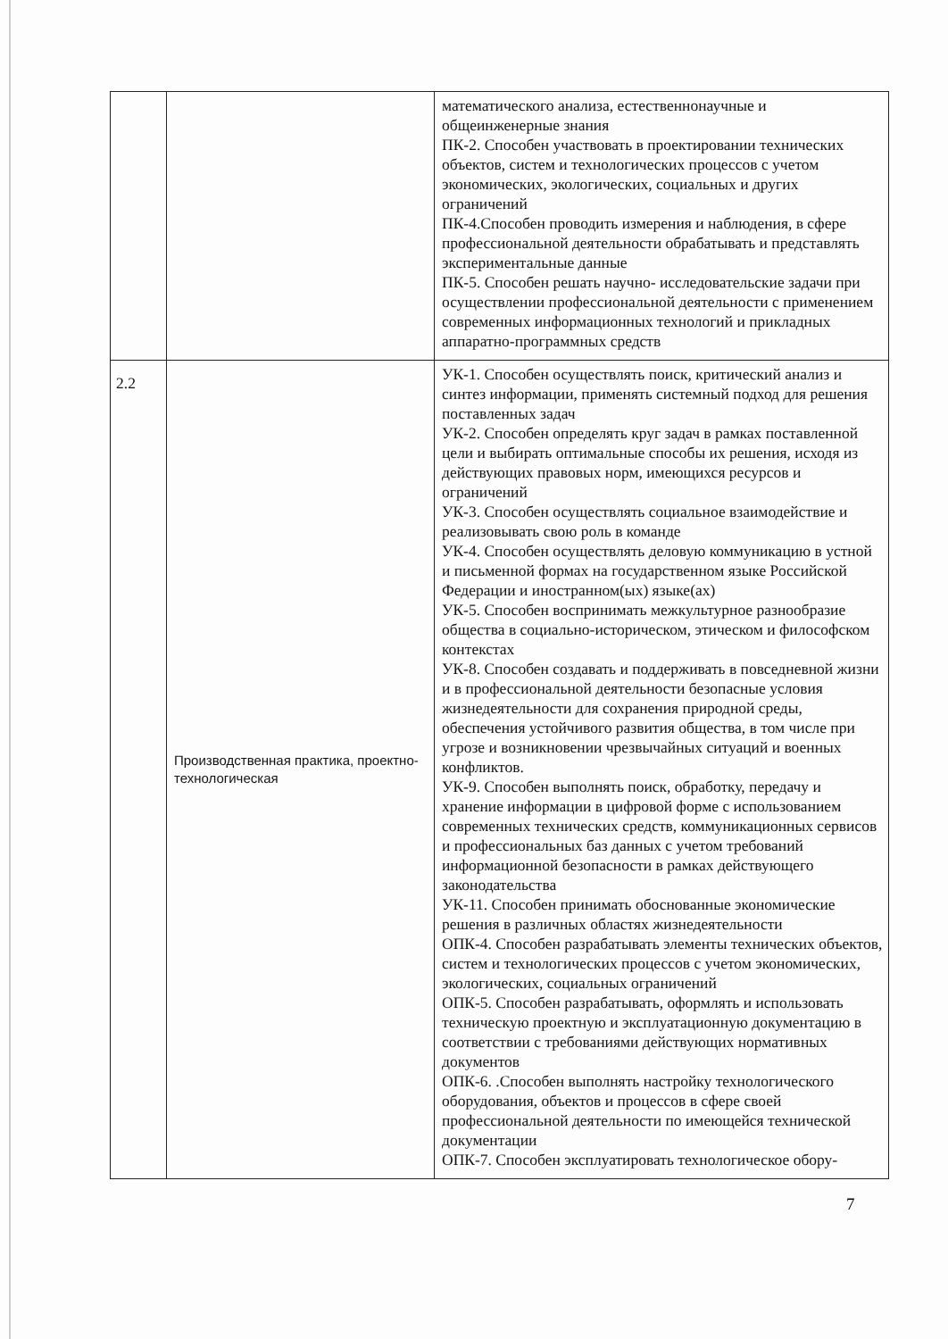| | | математического анализа, естественнонаучные и общеинженерные знания ПК-2. Способен участвовать в проектировании технических объектов, систем и технологических процессов с учетом экономических, экологических, социальных и других ограничений ПК-4.Способен проводить измерения и наблюдения, в сфере профессиональной деятельности обрабатывать и представлять экспериментальные данные ПК-5. Способен решать научно- исследовательские задачи при осуществлении профессиональной деятельности с применением современных информационных технологий и прикладных аппаратно-программных средств |
| 2.2 | Производственная практика, проектно-технологическая | УК-1. Способен осуществлять поиск, критический анализ и синтез информации, применять системный подход для решения поставленных задач УК-2. Способен определять круг задач в рамках поставленной цели и выбирать оптимальные способы их решения, исходя из действующих правовых норм, имеющихся ресурсов и ограничений УК-3. Способен осуществлять социальное взаимодействие и реализовывать свою роль в команде УК-4. Способен осуществлять деловую коммуникацию в устной и письменной формах на государственном языке Российской Федерации и иностранном(ых) языке(ах) УК-5. Способен воспринимать межкультурное разнообразие общества в социально-историческом, этическом и философском контекстах УК-8. Способен создавать и поддерживать в повседневной жизни и в профессиональной деятельности безопасные условия жизнедеятельности для сохранения природной среды, обеспечения устойчивого развития общества, в том числе при угрозе и возникновении чрезвычайных ситуаций и военных конфликтов. УК-9. Способен выполнять поиск, обработку, передачу и хранение информации в цифровой форме с использованием современных технических средств, коммуникационных сервисов и профессиональных баз данных с учетом требований информационной безопасности в рамках действующего законодательства УК-11. Способен принимать обоснованные экономические решения в различных областях жизнедеятельности ОПК-4. Способен разрабатывать элементы технических объектов, систем и технологических процессов с учетом экономических, экологических, социальных ограничений ОПК-5. Способен разрабатывать, оформлять и использовать техническую проектную и эксплуатационную документацию в соответствии с требованиями действующих нормативных документов ОПК-6. .Способен выполнять настройку технологического оборудования, объектов и процессов в сфере своей профессиональной деятельности по имеющейся технической документации ОПК-7. Способен эксплуатировать технологическое обору- |
7